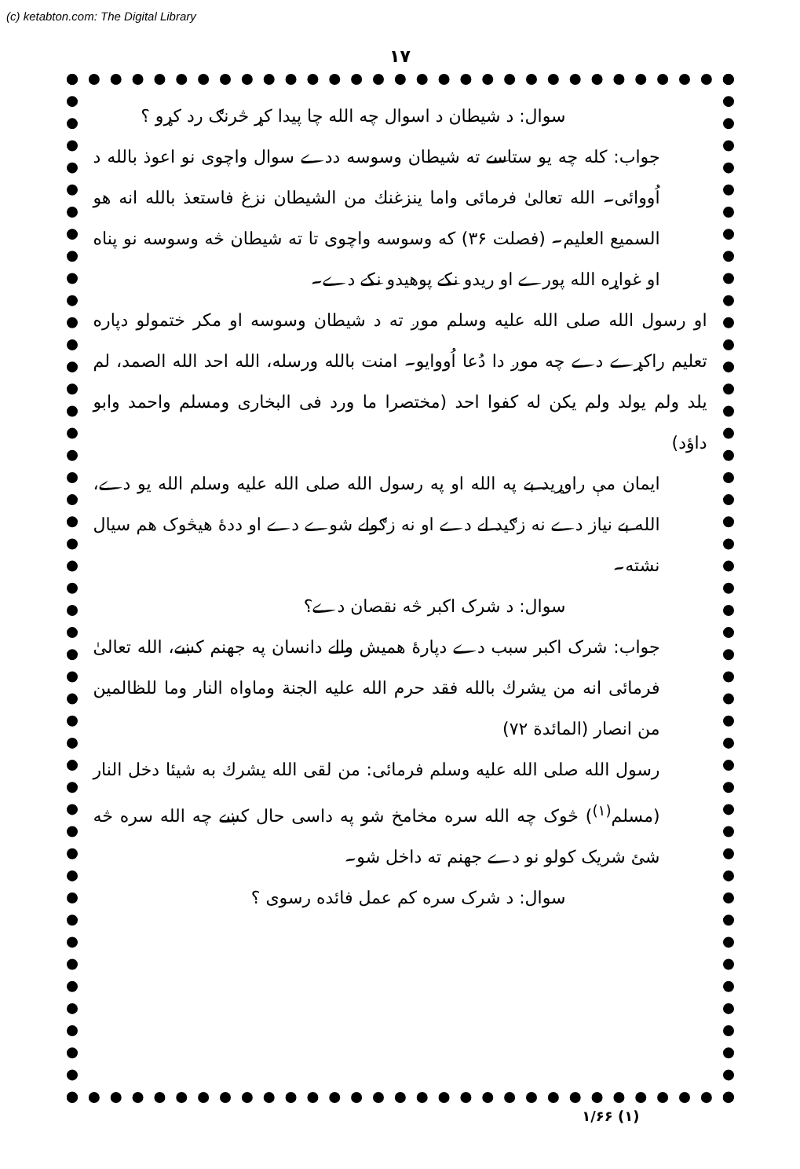(c) ketabton.com: The Digital Library
۱۷
سوال: د شیطان د اسوال چه الله چا پیدا کړ څرنګ رد کړو ؟
جواب: کله چه یو ستاسے ته شیطان وسوسه ددے سوال واچوی نو اعوذ بالله د اُووائی۔ الله تعالیٰ فرمائی واما ینزغنك من الشیطان نزغ فاستعذ بالله انه هو السمیع العلیم۔ (فصلت ۳۶) که وسوسه واچوی تا ته شیطان څه وسوسه نو پناه او غواړه الله پورے او ریدو نکے پوهیدو نکے دے۔
او رسول الله صلی الله علیه وسلم موږ ته د شیطان وسوسه او مکر ختمولو دپاره تعلیم راکړے دے چه موږ دا دُعا اُووایو۔ امنت بالله ورسله، الله احد الله الصمد، لم یلد ولم یولد ولم یکن له کفوا احد (مختصرا ما ورد فی البخاری ومسلم واحمد وابو داؤد)
ایمان مې راوړید بے په الله او په رسول الله صلی الله علیه وسلم الله یو دے، الله بے نیاز دے نه زګید لے دے او نه زګولے شوے دے او ددهٔ هیڅوک هم سیال نشته۔
سوال: د شرک اکبر څه نقصان دے؟
جواب: شرک اکبر سبب دے دپارهٔ همیش والے دانسان په جهنم کښے، الله تعالیٰ فرمائی انه من یشرك بالله فقد حرم الله علیه الجنة وماواه النار وما للظالمین من انصار (المائدة ۷۲)
رسول الله صلی الله علیه وسلم فرمائی: من لقی الله یشرك به شیئا دخل النار (مسلم<sup>(۱)</sup>) څوک چه الله سره مخامخ شو په داسی حال کښے چه الله سره څه شئ شریک کولو نو دے جهنم ته داخل شو۔
سوال: د شرک سره کم عمل فائده رسوی ؟
(۱) ۱/۶۶